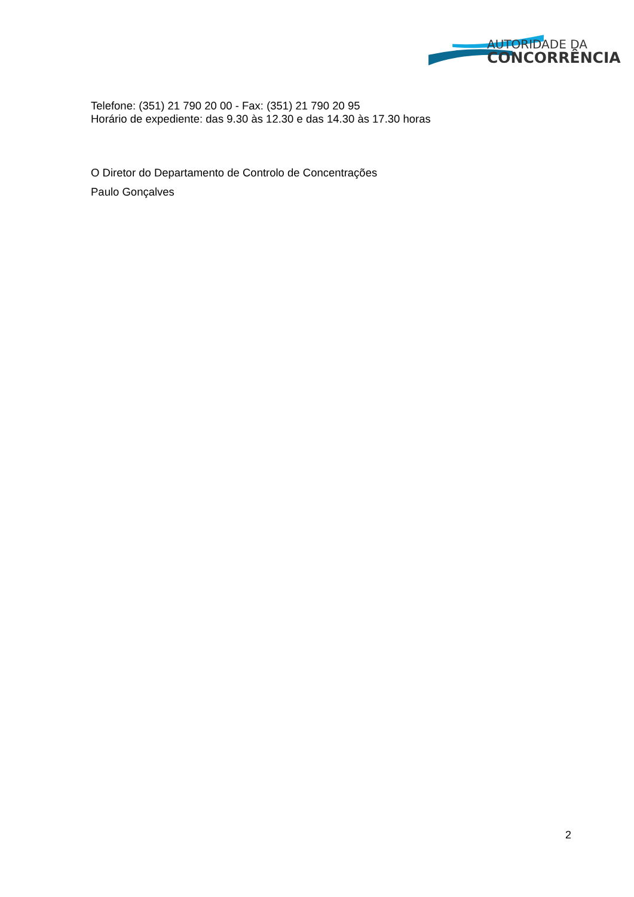AUTORIDADE DA
CONCORRÊNCIA
Telefone: (351) 21 790 20 00 - Fax: (351) 21 790 20 95
Horário de expediente: das 9.30 às 12.30 e das 14.30 às 17.30 horas
O Diretor do Departamento de Controlo de Concentrações
Paulo Gonçalves
2